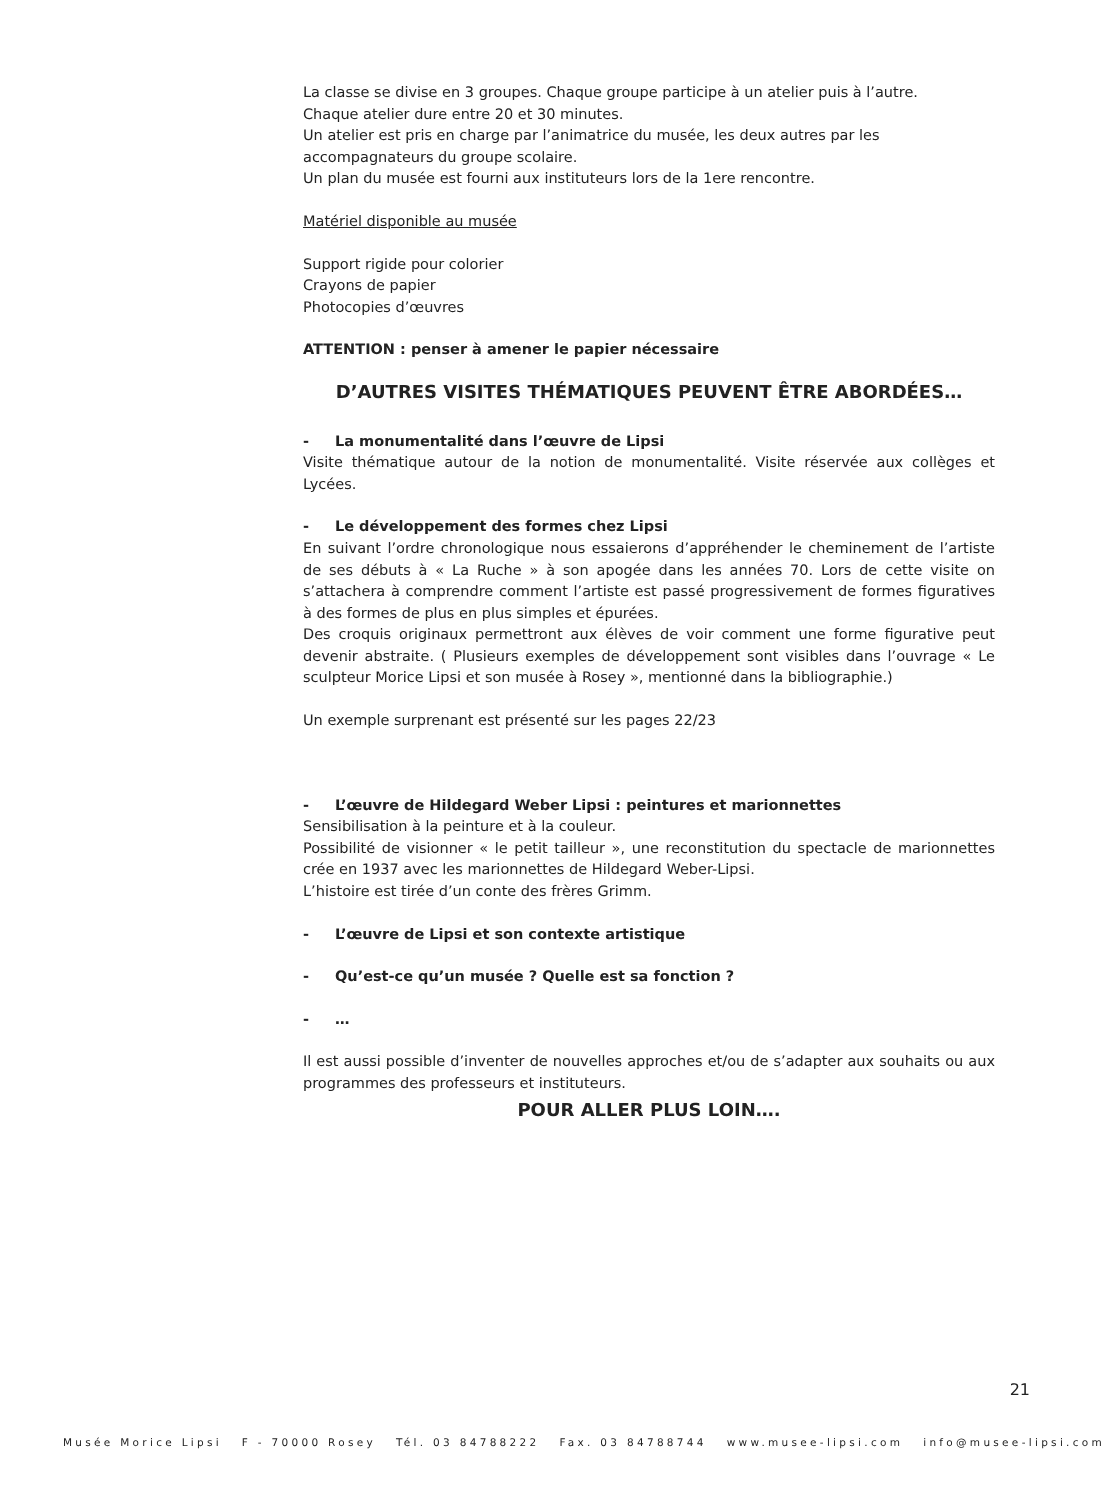La classe se divise en 3 groupes. Chaque groupe participe à un atelier puis à l’autre.
Chaque atelier dure entre 20 et 30 minutes.
Un atelier est pris en charge par l’animatrice du musée, les deux autres par les accompagnateurs du groupe scolaire.
Un plan du musée est fourni aux instituteurs lors de la 1ere rencontre.
Matériel disponible au musée
Support rigide pour colorier
Crayons de papier
Photocopies d’œuvres
ATTENTION : penser à amener le papier nécessaire
D’AUTRES VISITES THÉMATIQUES PEUVENT ÊTRE ABORDÉES…
- La monumentalité dans l’œuvre de Lipsi
Visite thématique autour de la notion de monumentalité. Visite réservée aux collèges et Lycées.
- Le développement des formes chez Lipsi
En suivant l’ordre chronologique nous essaierons d’appréhender le cheminement de l’artiste de ses débuts à « La Ruche » à son apogée dans les années 70. Lors de cette visite on s’attachera à comprendre comment l’artiste est passé progressivement de formes figuratives à des formes de plus en plus simples et épurées.
Des croquis originaux permettront aux élèves de voir comment une forme figurative peut devenir abstraite. ( Plusieurs exemples de développement sont visibles dans l’ouvrage « Le sculpteur Morice Lipsi et son musée à Rosey », mentionné dans la bibliographie.)
Un exemple surprenant est présenté sur les pages 22/23
- L’œuvre de Hildegard Weber Lipsi : peintures et marionnettes
Sensibilisation à la peinture et à la couleur.
Possibilité de visionner « le petit tailleur », une reconstitution du spectacle de marionnettes crée en 1937 avec les marionnettes de Hildegard Weber-Lipsi.
L’histoire est tirée d’un conte des frères Grimm.
- L’œuvre de Lipsi et son contexte artistique
- Qu’est-ce qu’un musée ? Quelle est sa fonction ?
- …
Il est aussi possible d’inventer de nouvelles approches et/ou de s’adapter aux souhaits ou aux programmes des professeurs et instituteurs.
POUR ALLER PLUS LOIN….
21
Musée Morice Lipsi F - 70000 Rosey Tél. 03 84788222 Fax. 03 84788744 www.musee-lipsi.com info@musee-lipsi.com